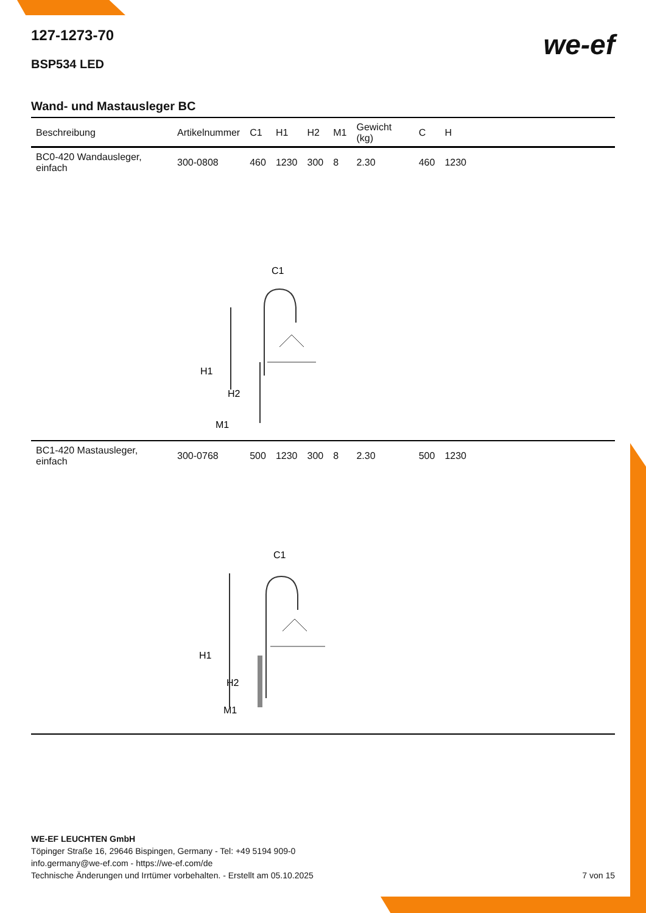127-1273-70
BSP534 LED
we-ef
Wand- und Mastausleger BC
| Beschreibung | Artikelnummer | C1 | H1 | H2 | M1 | Gewicht (kg) | C | H | |
| --- | --- | --- | --- | --- | --- | --- | --- | --- | --- |
| BC0-420 Wandausleger, einfach | 300-0808 | 460 | 1230 | 300 | 8 | 2.30 | 460 | 1230 | |
| C1 H1 H2 M1 | | | | | | | | | |
| BC1-420 Mastausleger, einfach | 300-0768 | 500 | 1230 | 300 | 8 | 2.30 | 500 | 1230 | |
| C1 H1 H2 M1 | | | | | | | | | |
WE-EF LEUCHTEN GmbH
Töpinger Straße 16, 29646 Bispingen, Germany - Tel: +49 5194 909-0
info.germany@we-ef.com - https://we-ef.com/de
Technische Änderungen und Irrtümer vorbehalten. - Erstellt am 05.10.2025 7 von 15